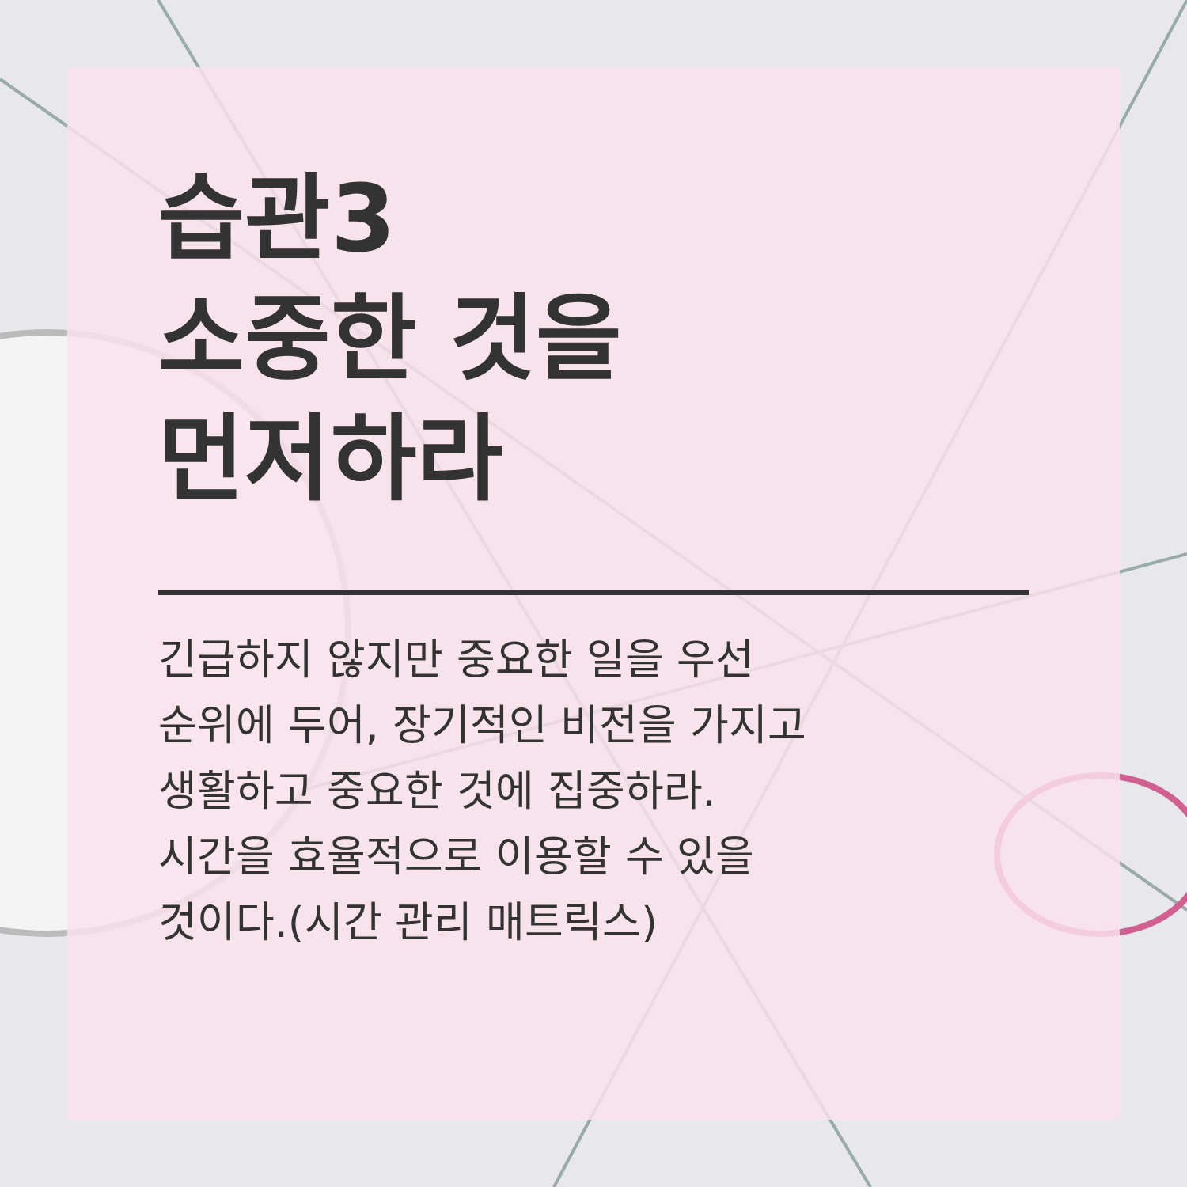습관3
소중한 것을
먼저하라
긴급하지 않지만 중요한 일을 우선
순위에 두어, 장기적인 비전을 가지고
생활하고 중요한 것에 집중하라.
시간을 효율적으로 이용할 수 있을
것이다.(시간 관리 매트릭스)